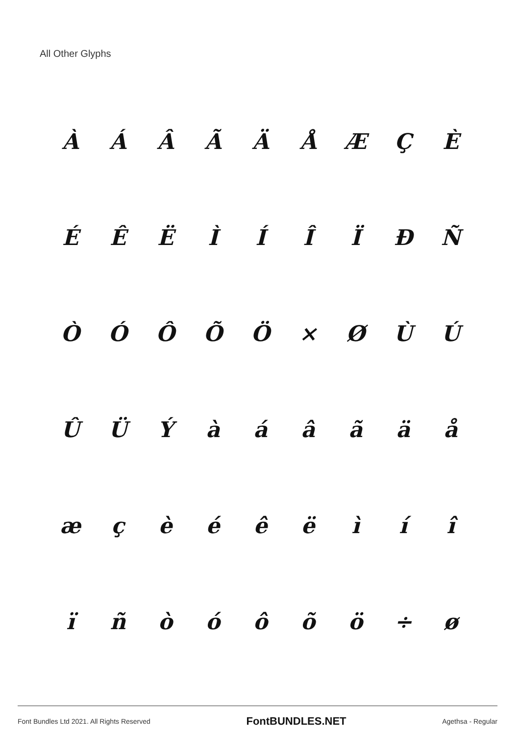All Other Glyphs
À Á Â Ã Ä Å Æ Ç È
É Ê Ë Ì Í Î Ï Ð Ñ
Ò Ó Ô Õ Ö × Ø Ù Ú
Û Ü Ý à á â ã ä å
æ ç è é ê ë ì í î
ï ñ ò ó ô õ ö ÷ ø
Font Bundles Ltd 2021. All Rights Reserved FontBUNDLES.NET Agethsa - Regular